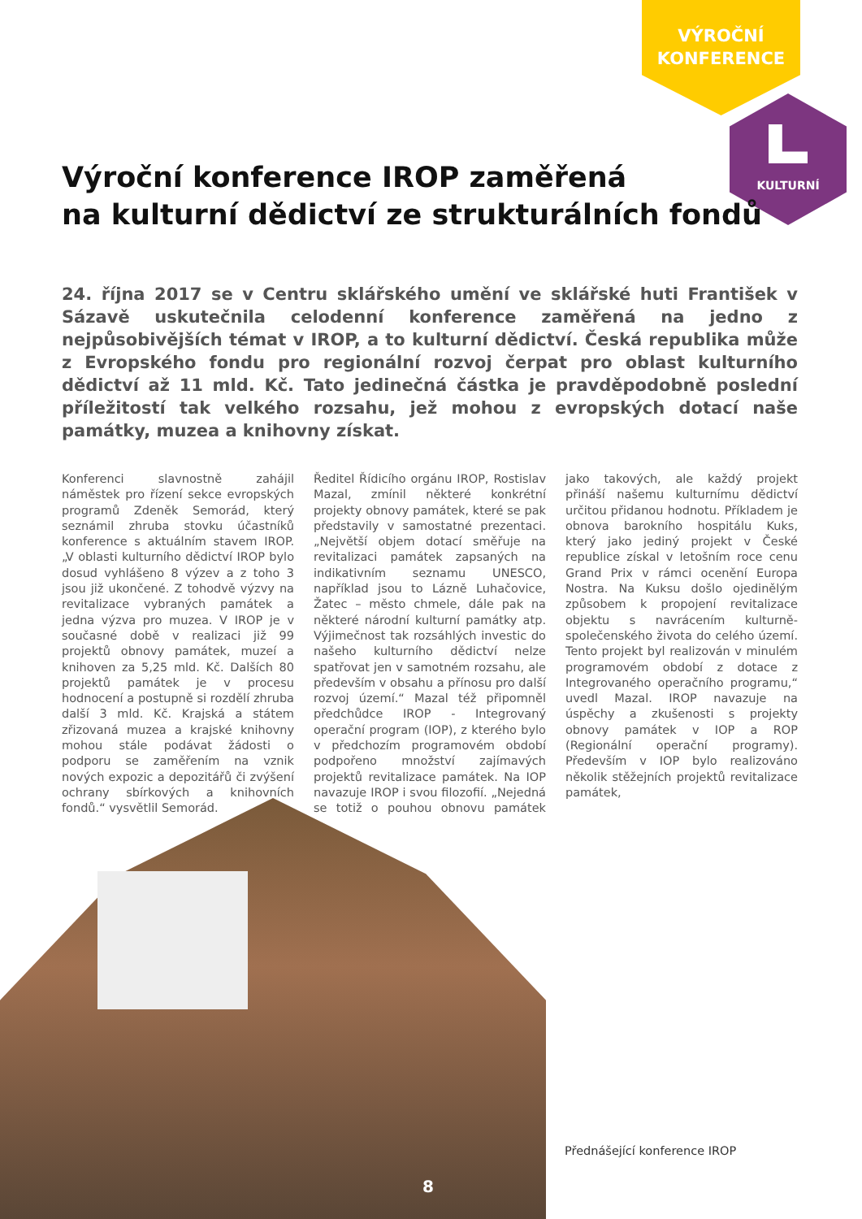VÝROČNÍ
KONFERENCE
KULTURNÍ
Výroční konference IROP zaměřená
na kulturní dědictví ze strukturálních fondů
24. října 2017 se v Centru sklářského umění ve sklářské huti František v Sázavě uskutečnila celodenní konference zaměřená na jedno z nejpůsobivějších témat v IROP, a to kulturní dědictví. Česká republika může z Evropského fondu pro regionální rozvoj čerpat pro oblast kulturního dědictví až 11 mld. Kč. Tato jedinečná částka je pravděpodobně poslední příležitostí tak velkého rozsahu, jež mohou z evropských dotací naše památky, muzea a knihovny získat.
Konferenci slavnostně zahájil náměstek pro řízení sekce evropských programů Zdeněk Semorád, který seznámil zhruba stovku účastníků konference s aktuálním stavem IROP. „V oblasti kulturního dědictví IROP bylo dosud vyhlášeno 8 výzev a z toho 3 jsou již ukončené. Z tohodvě výzvy na revitalizace vybraných památek a jedna výzva pro muzea. V IROP je v současné době v realizaci již 99 projektů obnovy památek, muzeí a knihoven za 5,25 mld. Kč. Dalších 80 projektů památek je v procesu hodnocení a postupně si rozdělí zhruba další 3 mld. Kč. Krajská a státem zřizovaná muzea a krajské knihovny mohou stále podávat žádosti o podporu se zaměřením na vznik nových expozic a depozitářů či zvýšení ochrany sbírkových a knihovních fondů.“ vysvětlil Semorád.
Ředitel Řídicího orgánu IROP, Rostislav Mazal, zmínil některé konkrétní projekty obnovy památek, které se pak představily v samostatné prezentaci. „Největší objem dotací směřuje na revitalizaci památek zapsaných na indikativním seznamu UNESCO, například jsou to Lázně Luhačovice, Žatec – město chmele, dále pak na některé národní kulturní památky atp. Výjimečnost tak rozsáhlých investic do našeho kulturního dědictví nelze spatřovat jen v samotném rozsahu, ale především v obsahu a přínosu pro další rozvoj území.“ Mazal též připomněl předchůdce IROP - Integrovaný operační program (IOP), z kterého bylo v předchozím programovém období podpořeno množství zajímavých projektů revitalizace památek. Na IOP navazuje IROP i svou filozofií. „Nejedná se totiž o pouhou obnovu památek jako takových, ale každý projekt přináší našemu kulturnímu dědictví určitou přidanou hodnotu. Příkladem je obnova barokního hospitálu Kuks, který jako jediný projekt v České republice získal v letošním roce cenu Grand Prix v rámci ocenění Europa Nostra. Na Kuksu došlo ojedinělým způsobem k propojení revitalizace objektu s navrácením kulturně-společenského života do celého území. Tento projekt byl realizován v minulém programovém období z dotace z Integrovaného operačního programu,“ uvedl Mazal. IROP navazuje na úspěchy a zkušenosti s projekty obnovy památek v IOP a ROP (Regionální operační programy). Především v IOP bylo realizováno několik stěžejních projektů revitalizace památek,
Přednášející konference IROP
8